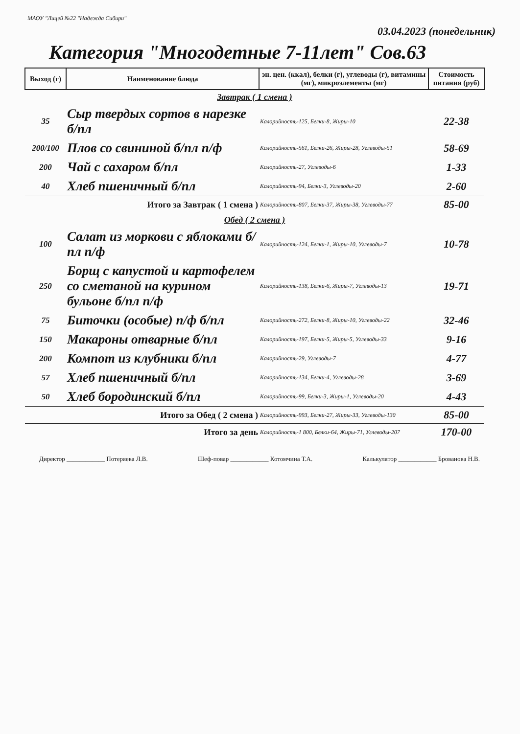МАОУ "Лицей №22 "Надежда Сибири"
03.04.2023 (понедельник)
Категория "Многодетные 7-11лет" Сов.63
| Выход (г) | Наименование блюда | эн. цен. (ккал), белки (г), углеводы (г), витамины (мг), микроэлементы (мг) | Стоимость питания (руб) |
| --- | --- | --- | --- |
| Завтрак ( 1 смена ) | | | |
| 35 | Сыр твердых сортов в нарезке б/пл | Калорийность-125, Белки-8, Жиры-10 | 22-38 |
| 200/100 | Плов со свининой б/пл п/ф | Калорийность-561, Белки-26, Жиры-28, Углеводы-51 | 58-69 |
| 200 | Чай с сахаром б/пл | Калорийность-27, Углеводы-6 | 1-33 |
| 40 | Хлеб пшеничный б/пл | Калорийность-94, Белки-3, Углеводы-20 | 2-60 |
| Итого за Завтрак ( 1 смена ) | | Калорийность-807, Белки-37, Жиры-38, Углеводы-77 | 85-00 |
| Обед ( 2 смена ) | | | |
| 100 | Салат из моркови с яблоками б/пл п/ф | Калорийность-124, Белки-1, Жиры-10, Углеводы-7 | 10-78 |
| 250 | Борщ с капустой и картофелем со сметаной на курином бульоне б/пл п/ф | Калорийность-138, Белки-6, Жиры-7, Углеводы-13 | 19-71 |
| 75 | Биточки (особые) п/ф б/пл | Калорийность-272, Белки-8, Жиры-10, Углеводы-22 | 32-46 |
| 150 | Макароны отварные б/пл | Калорийность-197, Белки-5, Жиры-5, Углеводы-33 | 9-16 |
| 200 | Компот из клубники б/пл | Калорийность-29, Углеводы-7 | 4-77 |
| 57 | Хлеб пшеничный б/пл | Калорийность-134, Белки-4, Углеводы-28 | 3-69 |
| 50 | Хлеб бородинский б/пл | Калорийность-99, Белки-3, Жиры-1, Углеводы-20 | 4-43 |
| Итого за Обед ( 2 смена ) | | Калорийность-993, Белки-27, Жиры-33, Углеводы-130 | 85-00 |
| Итого за день | | Калорийность-1 800, Белки-64, Жиры-71, Углеводы-207 | 170-00 |
Директор ____________ Потеряева Л.В. Шеф-повар ____________ Котомчина Т.А. Калькулятор ____________ Брованова Н.В.